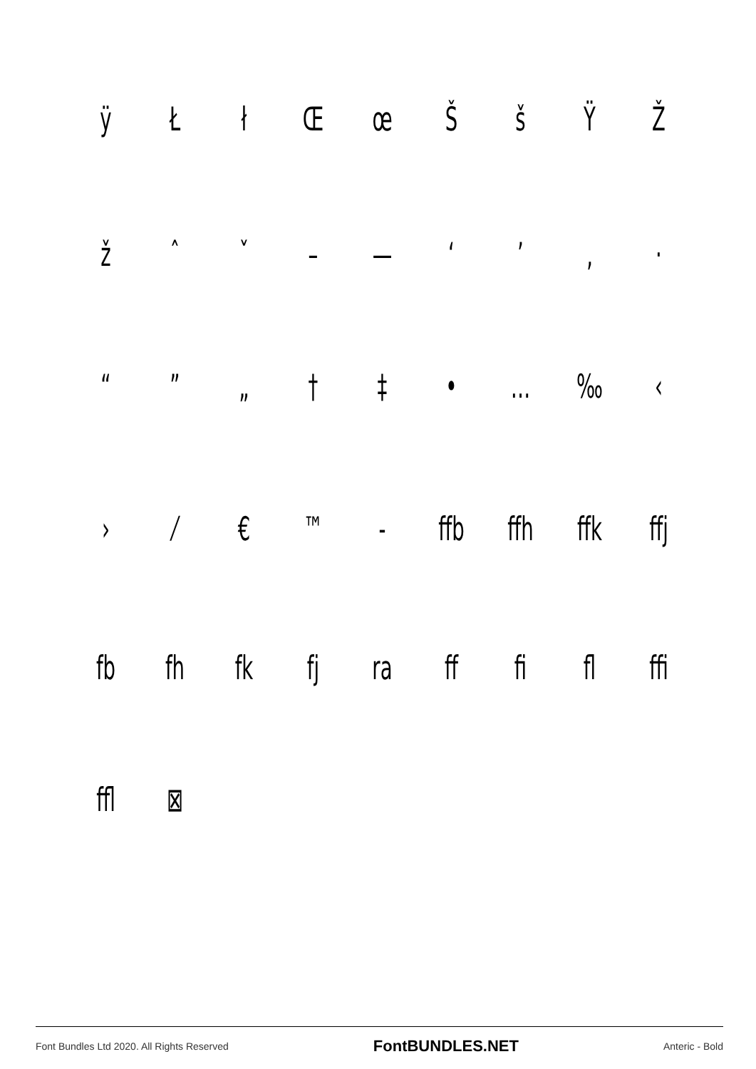ÿŁłŒœŠšŸŽ
žˆˇ – — ‘’ ‚ ·
“” „ † ‡ • … ‰ ‹
› ⁄ € ™ - ffb ffh ffk ffj
fb fh fk fj ra ff fi fl ffi
ffl ⊠
Font Bundles Ltd 2020. All Rights Reserved FontBUNDLES.NET Anteric - Bold